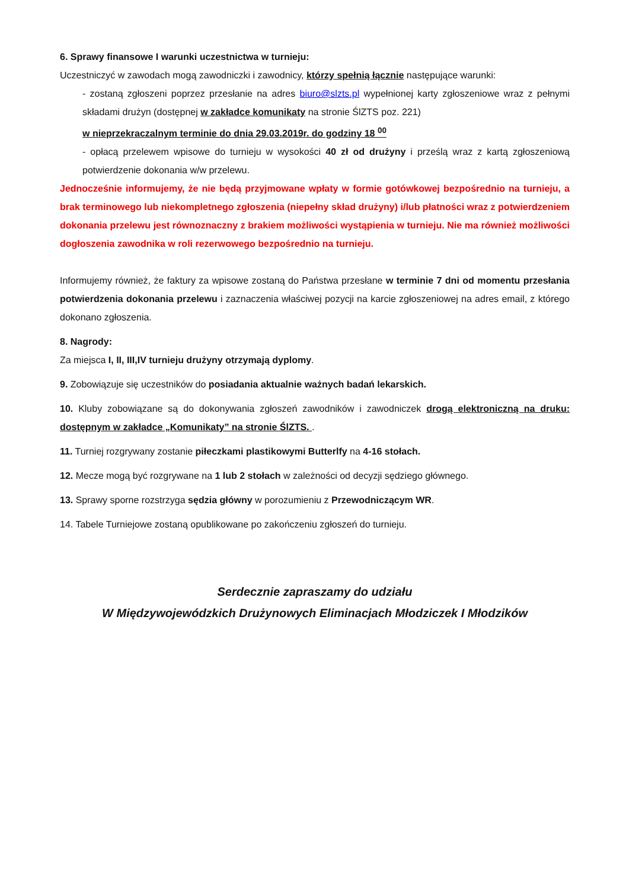6. Sprawy finansowe I warunki uczestnictwa w turnieju:
Uczestniczyć w zawodach mogą zawodniczki i zawodnicy, którzy spełnią łącznie następujące warunki:
- zostaną zgłoszeni poprzez przesłanie na adres biuro@slzts.pl wypełnionej karty zgłoszeniowe wraz z pełnymi składami drużyn (dostępnej w zakładce komunikaty na stronie ŚlZTS poz. 221)
w nieprzekraczalnym terminie do dnia 29.03.2019r. do godziny 18 <sup>00</sup>
- opłacą przelewem wpisowe do turnieju w wysokości 40 zł od drużyny i prześlą wraz z kartą zgłoszeniową potwierdzenie dokonania w/w przelewu.
Jednocześnie informujemy, że nie będą przyjmowane wpłaty w formie gotówkowej bezpośrednio na turnieju, a brak terminowego lub niekompletnego zgłoszenia (niepełny skład drużyny) i/lub płatności wraz z potwierdzeniem dokonania przelewu jest równoznaczny z brakiem możliwości wystąpienia w turnieju. Nie ma również możliwości dogłoszenia zawodnika w roli rezerwowego bezpośrednio na turnieju.
Informujemy również, że faktury za wpisowe zostaną do Państwa przesłane w terminie 7 dni od momentu przesłania potwierdzenia dokonania przelewu i zaznaczenia właściwej pozycji na karcie zgłoszeniowej na adres email, z którego dokonano zgłoszenia.
8. Nagrody:
Za miejsca I, II, III,IV turnieju drużyny otrzymają dyplomy.
9. Zobowiązuje się uczestników do posiadania aktualnie ważnych badań lekarskich.
10. Kluby zobowiązane są do dokonywania zgłoszeń zawodników i zawodniczek drogą elektroniczną na druku: dostępnym w zakładce „Komunikaty” na stronie ŚlZTS. .
11. Turniej rozgrywany zostanie piłeczkami plastikowymi Butterlfy na 4-16 stołach.
12. Mecze mogą być rozgrywane na 1 lub 2 stołach w zależności od decyzji sędziego głównego.
13. Sprawy sporne rozstrzyga sędzia główny w porozumieniu z Przewodniczącym WR.
14. Tabele Turniejowe zostaną opublikowane po zakończeniu zgłoszeń do turnieju.
Serdecznie zapraszamy do udziału
W Międzywojewódzkich Drużynowych Eliminacjach Młodziczek I Młodzików